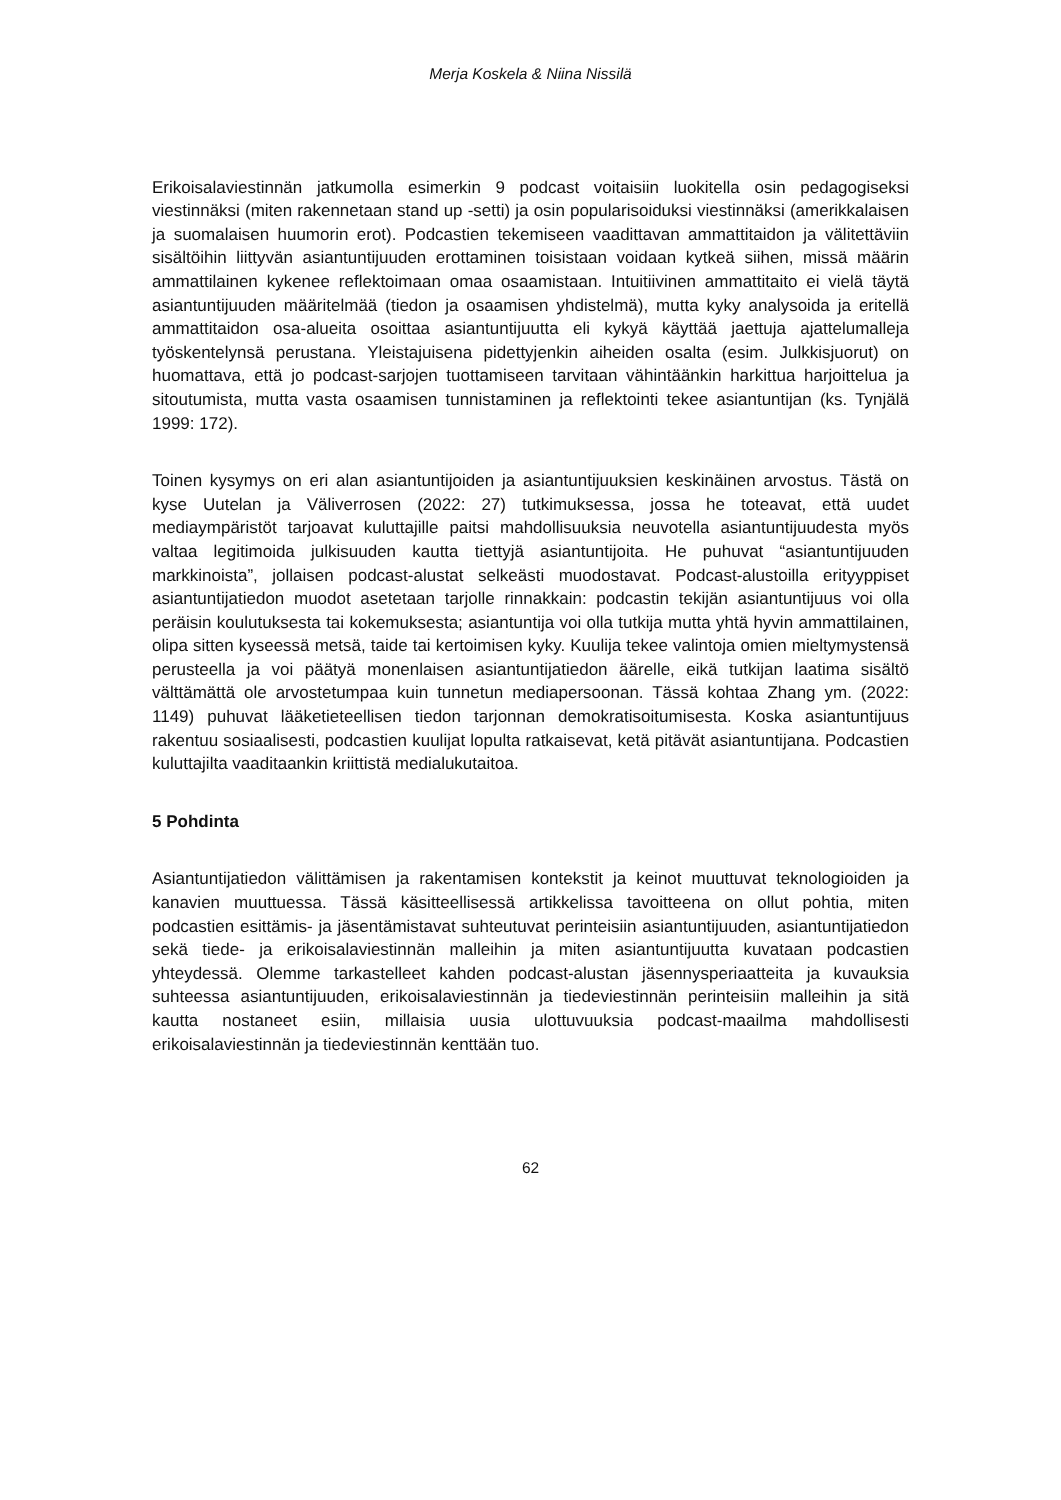Merja Koskela & Niina Nissilä
Erikoisalaviestinnän jatkumolla esimerkin 9 podcast voitaisiin luokitella osin pedagogiseksi viestinnäksi (miten rakennetaan stand up -setti) ja osin popularisoiduksi viestinnäksi (amerikkalaisen ja suomalaisen huumorin erot). Podcastien tekemiseen vaadittavan ammattitaidon ja välitettäviin sisältöihin liittyvän asiantuntijuuden erottaminen toisistaan voidaan kytkeä siihen, missä määrin ammattilainen kykenee reflektoimaan omaa osaamistaan. Intuitiivinen ammattitaito ei vielä täytä asiantuntijuuden määritelmää (tiedon ja osaamisen yhdistelmä), mutta kyky analysoida ja eritellä ammattitaidon osa-alueita osoittaa asiantuntijuutta eli kykyä käyttää jaettuja ajattelumalleja työskentelynsä perustana. Yleistajuisena pidettyjenkin aiheiden osalta (esim. Julkkisjuorut) on huomattava, että jo podcast-sarjojen tuottamiseen tarvitaan vähintäänkin harkittua harjoittelua ja sitoutumista, mutta vasta osaamisen tunnistaminen ja reflektointi tekee asiantuntijan (ks. Tynjälä 1999: 172).
Toinen kysymys on eri alan asiantuntijoiden ja asiantuntijuuksien keskinäinen arvostus. Tästä on kyse Uutelan ja Väliverrosen (2022: 27) tutkimuksessa, jossa he toteavat, että uudet mediaympäristöt tarjoavat kuluttajille paitsi mahdollisuuksia neuvotella asiantuntijuudesta myös valtaa legitimoida julkisuuden kautta tiettyjä asiantuntijoita. He puhuvat “asiantuntijuuden markkinoista”, jollaisen podcast-alustat selkeästi muodostavat. Podcast-alustoilla erityyppiset asiantuntijatiedon muodot asetetaan tarjolle rinnakkain: podcastin tekijän asiantuntijuus voi olla peräisin koulutuksesta tai kokemuksesta; asiantuntija voi olla tutkija mutta yhtä hyvin ammattilainen, olipa sitten kyseessä metsä, taide tai kertoimisen kyky. Kuulija tekee valintoja omien mieltymystensä perusteella ja voi päätyä monenlaisen asiantuntijatiedon äärelle, eikä tutkijan laatima sisältö välttämättä ole arvostetumpaa kuin tunnetun mediapersoonan. Tässä kohtaa Zhang ym. (2022: 1149) puhuvat lääketieteellisen tiedon tarjonnan demokratisoitumisesta. Koska asiantuntijuus rakentuu sosiaalisesti, podcastien kuulijat lopulta ratkaisevat, ketä pitävät asiantuntijana. Podcastien kuluttajilta vaaditaankin kriittistä medialukutaitoa.
5 Pohdinta
Asiantuntijatiedon välittämisen ja rakentamisen kontekstit ja keinot muuttuvat teknologioiden ja kanavien muuttuessa. Tässä käsitteellisessä artikkelissa tavoitteena on ollut pohtia, miten podcastien esittämis- ja jäsentämistavat suhteutuvat perinteisiin asiantuntijuuden, asiantuntijatiedon sekä tiede- ja erikoisalaviestinnän malleihin ja miten asiantuntijuutta kuvataan podcastien yhteydessä. Olemme tarkastelleet kahden podcast-alustan jäsennysperiaatteita ja kuvauksia suhteessa asiantuntijuuden, erikoisalaviestinnän ja tiedeviestinnän perinteisiin malleihin ja sitä kautta nostaneet esiin, millaisia uusia ulottuvuuksia podcast-maailma mahdollisesti erikoisalaviestinnän ja tiedeviestinnän kenttään tuo.
62